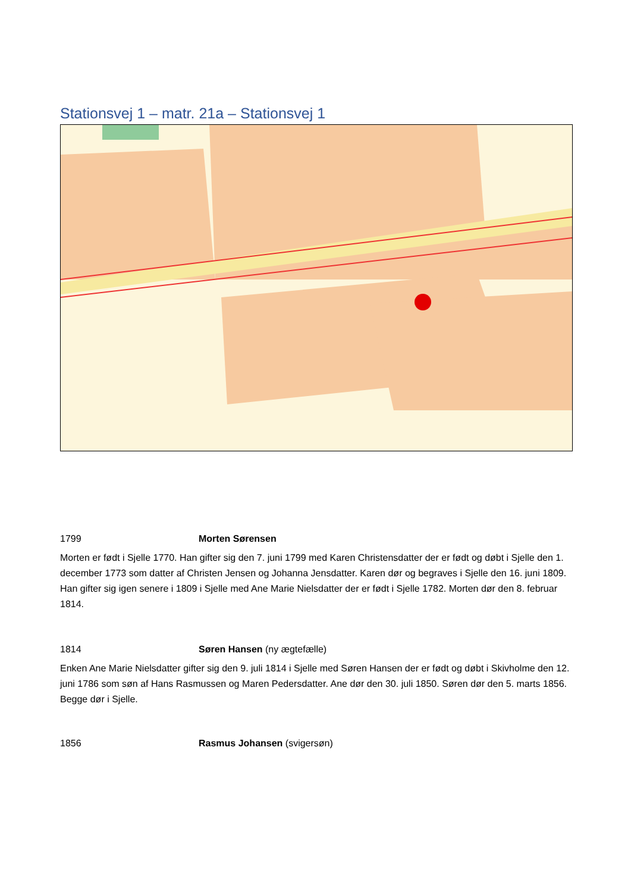Stationsvej 1 – matr. 21a – Stationsvej 1
1799 Morten Sørensen
Morten er født i Sjelle 1770. Han gifter sig den 7. juni 1799 med Karen Christensdatter der er født og døbt i Sjelle den 1. december 1773 som datter af Christen Jensen og Johanna Jensdatter. Karen dør og begraves i Sjelle den 16. juni 1809. Han gifter sig igen senere i 1809 i Sjelle med Ane Marie Nielsdatter der er født i Sjelle 1782. Morten dør den 8. februar 1814.
1814 Søren Hansen (ny ægtefælle)
Enken Ane Marie Nielsdatter gifter sig den 9. juli 1814 i Sjelle med Søren Hansen der er født og døbt i Skivholme den 12. juni 1786 som søn af Hans Rasmussen og Maren Pedersdatter. Ane dør den 30. juli 1850. Søren dør den 5. marts 1856. Begge dør i Sjelle.
1856 Rasmus Johansen (svigersøn)